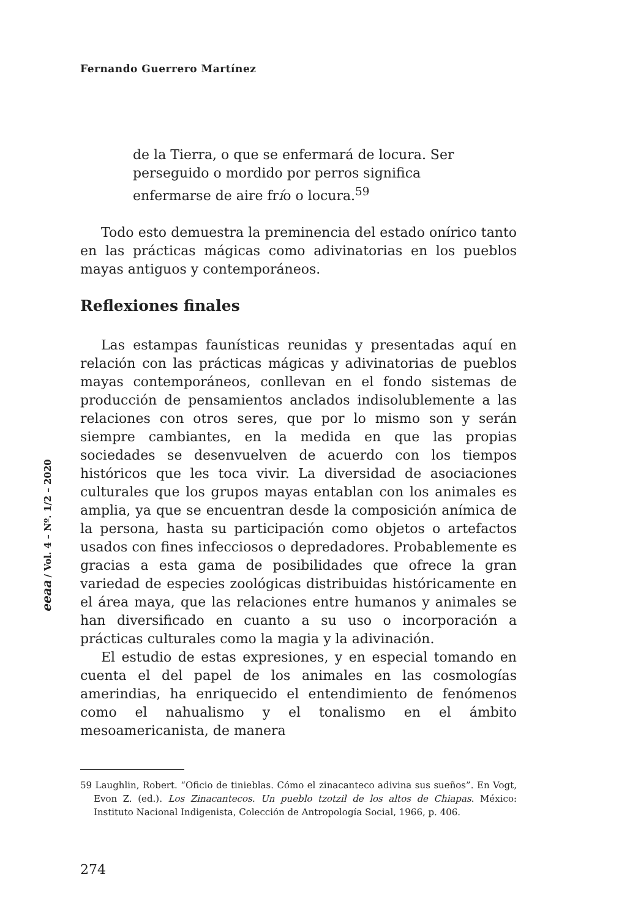Fernando Guerrero Martínez
de la Tierra, o que se enfermará de locura. Ser perseguido o mordido por perros significa enfermarse de aire frío o locura.<sup>59</sup>
Todo esto demuestra la preminencia del estado onírico tanto en las prácticas mágicas como adivinatorias en los pueblos mayas antiguos y contemporáneos.
Reflexiones finales
Las estampas faunísticas reunidas y presentadas aquí en relación con las prácticas mágicas y adivinatorias de pueblos mayas contemporáneos, conllevan en el fondo sistemas de producción de pensamientos anclados indisolublemente a las relaciones con otros seres, que por lo mismo son y serán siempre cambiantes, en la medida en que las propias sociedades se desenvuelven de acuerdo con los tiempos históricos que les toca vivir. La diversidad de asociaciones culturales que los grupos mayas entablan con los animales es amplia, ya que se encuentran desde la composición anímica de la persona, hasta su participación como objetos o artefactos usados con fines infecciosos o depredadores. Probablemente es gracias a esta gama de posibilidades que ofrece la gran variedad de especies zoológicas distribuidas históricamente en el área maya, que las relaciones entre humanos y animales se han diversificado en cuanto a su uso o incorporación a prácticas culturales como la magia y la adivinación.
El estudio de estas expresiones, y en especial tomando en cuenta el del papel de los animales en las cosmologías amerindias, ha enriquecido el entendimiento de fenómenos como el nahualismo y el tonalismo en el ámbito mesoamericanista, de manera
59 Laughlin, Robert. “Oficio de tinieblas. Cómo el zinacanteco adivina sus sueños”. En Vogt, Evon Z. (ed.). Los Zinacantecos. Un pueblo tzotzil de los altos de Chiapas. México: Instituto Nacional Indigenista, Colección de Antropología Social, 1966, p. 406.
274
eeaa / Vol. 4 – Nº. 1/2 – 2020